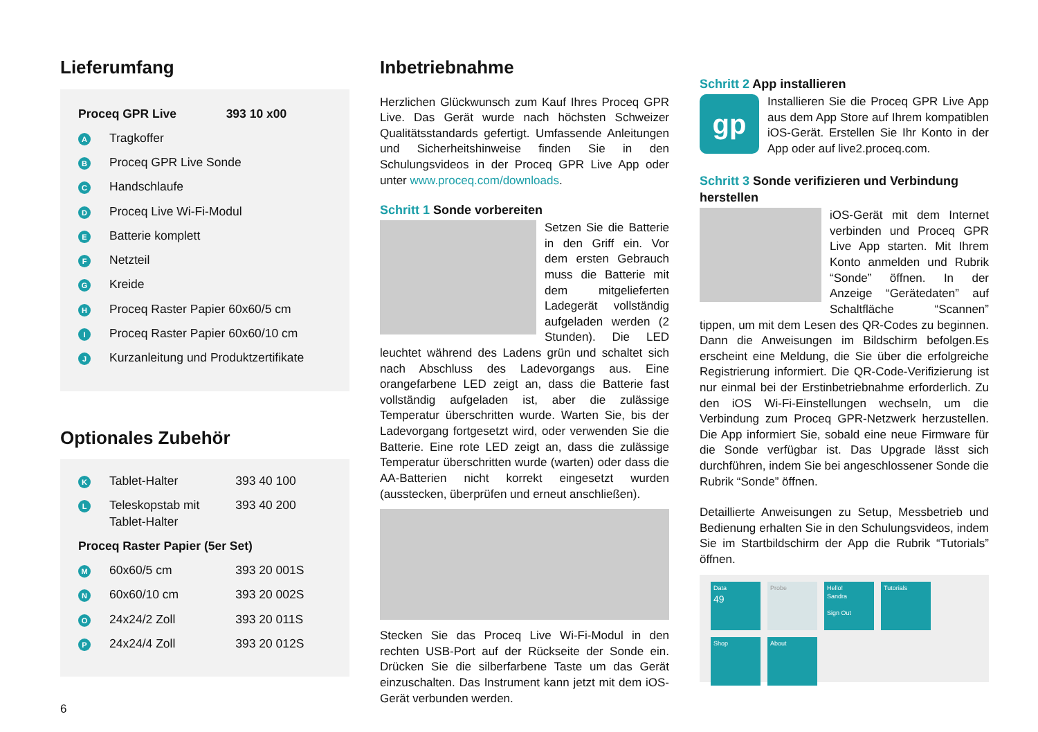Lieferumfang
| Proceq GPR Live | | 393 10 x00 |
| A | Tragkoffer | |
| B | Proceq GPR Live Sonde | |
| C | Handschlaufe | |
| D | Proceq Live Wi-Fi-Modul | |
| E | Batterie komplett | |
| F | Netzteil | |
| G | Kreide | |
| H | Proceq Raster Papier 60x60/5 cm | |
| I | Proceq Raster Papier 60x60/10 cm | |
| J | Kurzanleitung und Produktzertifikate | |
Optionales Zubehör
| K | Tablet-Halter | 393 40 100 |
| L | Teleskopstab mit Tablet-Halter | 393 40 200 |
| Proceq Raster Papier (5er Set) | | |
| M | 60x60/5 cm | 393 20 001S |
| N | 60x60/10 cm | 393 20 002S |
| O | 24x24/2 Zoll | 393 20 011S |
| P | 24x24/4 Zoll | 393 20 012S |
6
Inbetriebnahme
Herzlichen Glückwunsch zum Kauf Ihres Proceq GPR Live. Das Gerät wurde nach höchsten Schweizer Qualitätsstandards gefertigt. Umfassende Anleitungen und Sicherheitshinweise finden Sie in den Schulungsvideos in der Proceq GPR Live App oder unter www.proceq.com/downloads.
Schritt 1 Sonde vorbereiten
Setzen Sie die Batterie in den Griff ein. Vor dem ersten Gebrauch muss die Batterie mit dem mitgelieferten Ladegerät vollständig aufgeladen werden (2 Stunden). Die LED leuchtet während des Ladens grün und schaltet sich nach Abschluss des Ladevorgangs aus. Eine orangefarbene LED zeigt an, dass die Batterie fast vollständig aufgeladen ist, aber die zulässige Temperatur überschritten wurde. Warten Sie, bis der Ladevorgang fortgesetzt wird, oder verwenden Sie die Batterie. Eine rote LED zeigt an, dass die zulässige Temperatur überschritten wurde (warten) oder dass die AA-Batterien nicht korrekt eingesetzt wurden (ausstecken, überprüfen und erneut anschließen).
Stecken Sie das Proceq Live Wi-Fi-Modul in den rechten USB-Port auf der Rückseite der Sonde ein. Drücken Sie die silberfarbene Taste um das Gerät einzuschalten. Das Instrument kann jetzt mit dem iOS-Gerät verbunden werden.
Schritt 2 App installieren
gp
Installieren Sie die Proceq GPR Live App aus dem App Store auf Ihrem kompatiblen iOS-Gerät. Erstellen Sie Ihr Konto in der App oder auf live2.proceq.com.
Schritt 3 Sonde verifizieren und Verbindung herstellen
iOS-Gerät mit dem Internet verbinden und Proceq GPR Live App starten. Mit Ihrem Konto anmelden und Rubrik “Sonde” öffnen. In der Anzeige “Gerätedaten” auf Schaltfläche “Scannen” tippen, um mit dem Lesen des QR-Codes zu beginnen. Dann die Anweisungen im Bildschirm befolgen.Es erscheint eine Meldung, die Sie über die erfolgreiche Registrierung informiert. Die QR-Code-Verifizierung ist nur einmal bei der Erstinbetriebnahme erforderlich. Zu den iOS Wi-Fi-Einstellungen wechseln, um die Verbindung zum Proceq GPR-Netzwerk herzustellen. Die App informiert Sie, sobald eine neue Firmware für die Sonde verfügbar ist. Das Upgrade lässt sich durchführen, indem Sie bei angeschlossener Sonde die Rubrik “Sonde” öffnen.
Detaillierte Anweisungen zu Setup, Messbetrieb und Bedienung erhalten Sie in den Schulungsvideos, indem Sie im Startbildschirm der App die Rubrik “Tutorials” öffnen.
Data
49
Probe
Hello!
Sandra
Sign Out
Tutorials
Shop
About